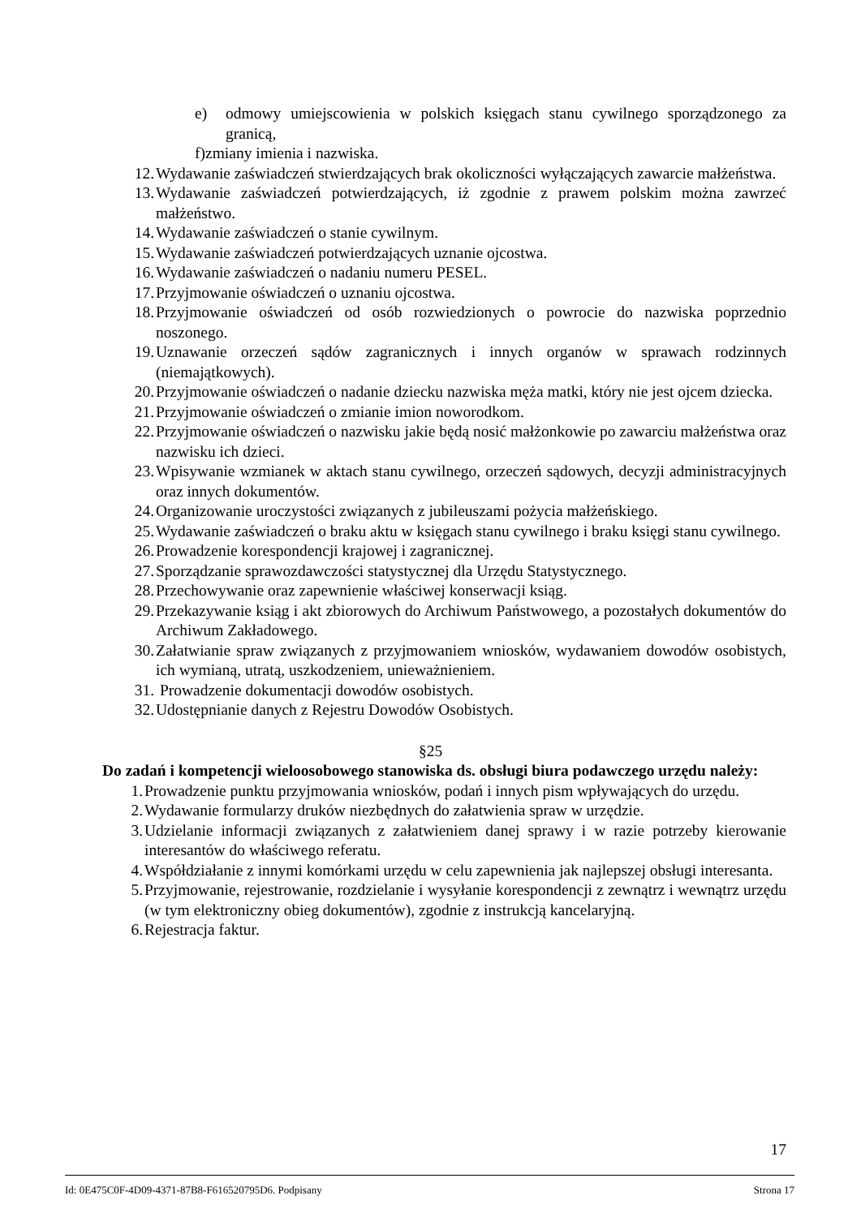e) odmowy umiejscowienia w polskich księgach stanu cywilnego sporządzonego za granicą,
f)zmiany imienia i nazwiska.
12. Wydawanie zaświadczeń stwierdzających brak okoliczności wyłączających zawarcie małżeństwa.
13. Wydawanie zaświadczeń potwierdzających, iż zgodnie z prawem polskim można zawrzeć małżeństwo.
14. Wydawanie zaświadczeń o stanie cywilnym.
15. Wydawanie zaświadczeń potwierdzających uznanie ojcostwa.
16. Wydawanie zaświadczeń o nadaniu numeru PESEL.
17. Przyjmowanie oświadczeń o uznaniu ojcostwa.
18. Przyjmowanie oświadczeń od osób rozwiedzionych o powrocie do nazwiska poprzednio noszonego.
19. Uznawanie orzeczeń sądów zagranicznych i innych organów w sprawach rodzinnych (niemajątkowych).
20. Przyjmowanie oświadczeń o nadanie dziecku nazwiska męża matki, który nie jest ojcem dziecka.
21. Przyjmowanie oświadczeń o zmianie imion noworodkom.
22. Przyjmowanie oświadczeń o nazwisku jakie będą nosić małżonkowie po zawarciu małżeństwa oraz nazwisku ich dzieci.
23. Wpisywanie wzmianek w aktach stanu cywilnego, orzeczeń sądowych, decyzji administracyjnych oraz innych dokumentów.
24. Organizowanie uroczystości związanych z jubileuszami pożycia małżeńskiego.
25. Wydawanie zaświadczeń o braku aktu w księgach stanu cywilnego i braku księgi stanu cywilnego.
26. Prowadzenie korespondencji krajowej i zagranicznej.
27. Sporządzanie sprawozdawczości statystycznej dla Urzędu Statystycznego.
28. Przechowywanie oraz zapewnienie właściwej konserwacji ksiąg.
29. Przekazywanie ksiąg i akt zbiorowych do Archiwum Państwowego, a pozostałych dokumentów do Archiwum Zakładowego.
30. Załatwianie spraw związanych z przyjmowaniem wniosków, wydawaniem dowodów osobistych, ich wymianą, utratą, uszkodzeniem, unieważnieniem.
31. Prowadzenie dokumentacji dowodów osobistych.
32. Udostępnianie danych z Rejestru Dowodów Osobistych.
§25
Do zadań i kompetencji wieloosobowego stanowiska ds. obsługi biura podawczego urzędu należy:
1. Prowadzenie punktu przyjmowania wniosków, podań i innych pism wpływających do urzędu.
2. Wydawanie formularzy druków niezbędnych do załatwienia spraw w urzędzie.
3. Udzielanie informacji związanych z załatwieniem danej sprawy i w razie potrzeby kierowanie interesantów do właściwego referatu.
4. Współdziałanie z innymi komórkami urzędu w celu zapewnienia jak najlepszej obsługi interesanta.
5. Przyjmowanie, rejestrowanie, rozdzielanie i wysyłanie korespondencji z zewnątrz i wewnątrz urzędu (w tym elektroniczny obieg dokumentów), zgodnie z instrukcją kancelaryjną.
6. Rejestracja faktur.
17
Id: 0E475C0F-4D09-4371-87B8-F616520795D6. Podpisany Strona 17